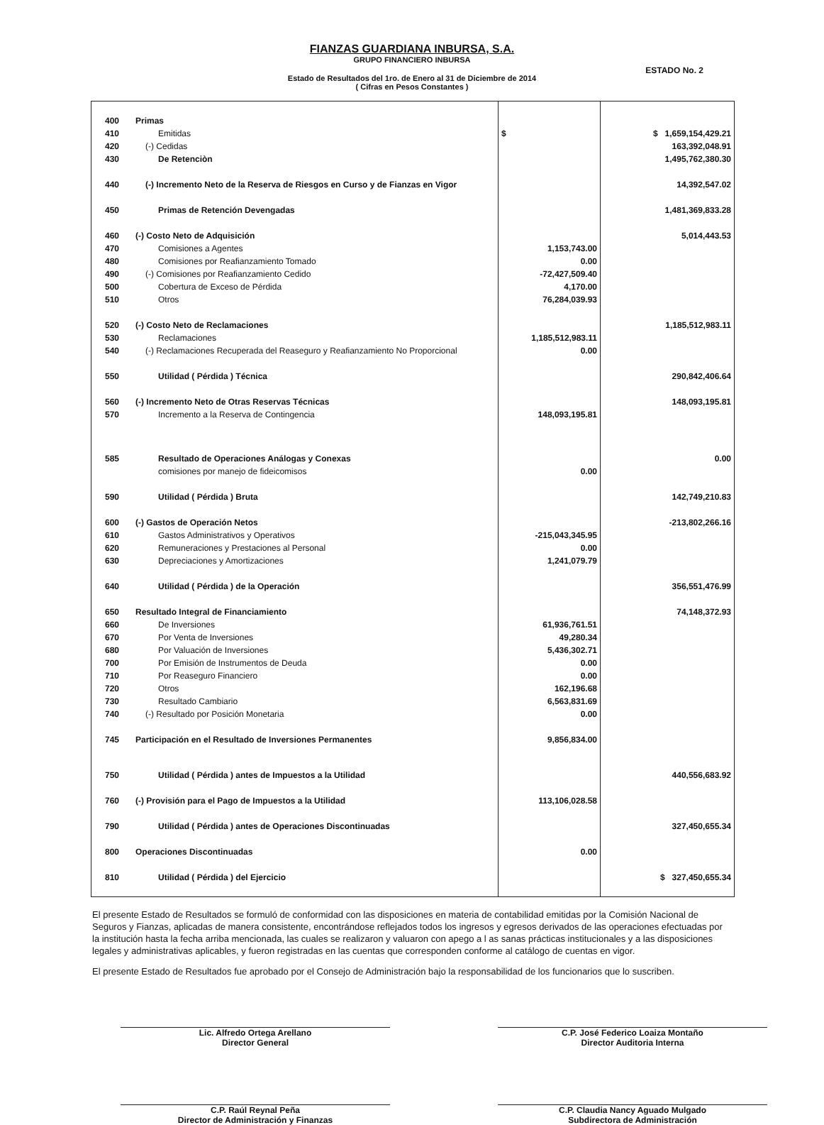FIANZAS GUARDIANA INBURSA, S.A.
GRUPO FINANCIERO INBURSA
ESTADO No. 2
Estado de Resultados del 1ro. de Enero al 31 de Diciembre de 2014
( Cifras en Pesos Constantes )
| 400 | Primas | | |
| 410 | Emitidas | $ | $ 1,659,154,429.21 |
| 420 | (-) Cedidas | | 163,392,048.91 |
| 430 | De Retenciòn | | 1,495,762,380.30 |
| 440 | (-) Incremento Neto de la Reserva de Riesgos en Curso y de Fianzas en Vigor | | 14,392,547.02 |
| 450 | Primas de Retención Devengadas | | 1,481,369,833.28 |
| 460 | (-) Costo Neto de Adquisición | | 5,014,443.53 |
| 470 | Comisiones a Agentes | 1,153,743.00 | |
| 480 | Comisiones por Reafianzamiento Tomado | 0.00 | |
| 490 | (-) Comisiones por Reafianzamiento Cedido | -72,427,509.40 | |
| 500 | Cobertura de Exceso de Pérdida | 4,170.00 | |
| 510 | Otros | 76,284,039.93 | |
| 520 | (-) Costo Neto de Reclamaciones | | 1,185,512,983.11 |
| 530 | Reclamaciones | 1,185,512,983.11 | |
| 540 | (-) Reclamaciones Recuperada del Reaseguro y Reafianzamiento No Proporcional | 0.00 | |
| 550 | Utilidad ( Pérdida ) Técnica | | 290,842,406.64 |
| 560 | (-) Incremento Neto de Otras Reservas Técnicas | | 148,093,195.81 |
| 570 | Incremento a la Reserva de Contingencia | 148,093,195.81 | |
| 585 | Resultado de Operaciones Análogas y Conexas | | 0.00 |
| | comisiones por manejo de fideicomisos | 0.00 | |
| 590 | Utilidad ( Pérdida ) Bruta | | 142,749,210.83 |
| 600 | (-) Gastos de Operación Netos | | -213,802,266.16 |
| 610 | Gastos Administrativos y Operativos | -215,043,345.95 | |
| 620 | Remuneraciones y Prestaciones al Personal | 0.00 | |
| 630 | Depreciaciones y Amortizaciones | 1,241,079.79 | |
| 640 | Utilidad ( Pérdida ) de la Operación | | 356,551,476.99 |
| 650 | Resultado Integral de Financiamiento | | 74,148,372.93 |
| 660 | De Inversiones | 61,936,761.51 | |
| 670 | Por Venta de Inversiones | 49,280.34 | |
| 680 | Por Valuación de Inversiones | 5,436,302.71 | |
| 700 | Por Emisión de Instrumentos de Deuda | 0.00 | |
| 710 | Por Reaseguro Financiero | 0.00 | |
| 720 | Otros | 162,196.68 | |
| 730 | Resultado Cambiario | 6,563,831.69 | |
| 740 | (-) Resultado por Posición Monetaria | 0.00 | |
| 745 | Participación en el Resultado de Inversiones Permanentes | 9,856,834.00 | |
| 750 | Utilidad ( Pérdida ) antes de Impuestos a la Utilidad | | 440,556,683.92 |
| 760 | (-) Provisión para el Pago de Impuestos a la Utilidad | 113,106,028.58 | |
| 790 | Utilidad ( Pérdida ) antes de Operaciones Discontinuadas | | 327,450,655.34 |
| 800 | Operaciones Discontinuadas | 0.00 | |
| 810 | Utilidad ( Pérdida ) del Ejercicio | | $ 327,450,655.34 |
El presente Estado de Resultados se formuló de conformidad con las disposiciones en materia de contabilidad emitidas por la Comisión Nacional de Seguros y Fianzas, aplicadas de manera consistente, encontrándose reflejados todos los ingresos y egresos derivados de las operaciones efectuadas por la institución hasta la fecha arriba mencionada, las cuales se realizaron y valuaron con apego a l as sanas prácticas institucionales y a las disposiciones legales y administrativas aplicables, y fueron registradas en las cuentas que corresponden conforme al catálogo de cuentas en vigor.
El presente Estado de Resultados fue aprobado por el Consejo de Administración bajo la responsabilidad de los funcionarios que lo suscriben.
Lic. Alfredo Ortega Arellano
Director General
C.P. José Federico Loaiza Montaño
Director Auditoria Interna
C.P. Raúl Reynal Peña
Director de Administración y Finanzas
C.P. Claudia Nancy Aguado Mulgado
Subdirectora de Administración